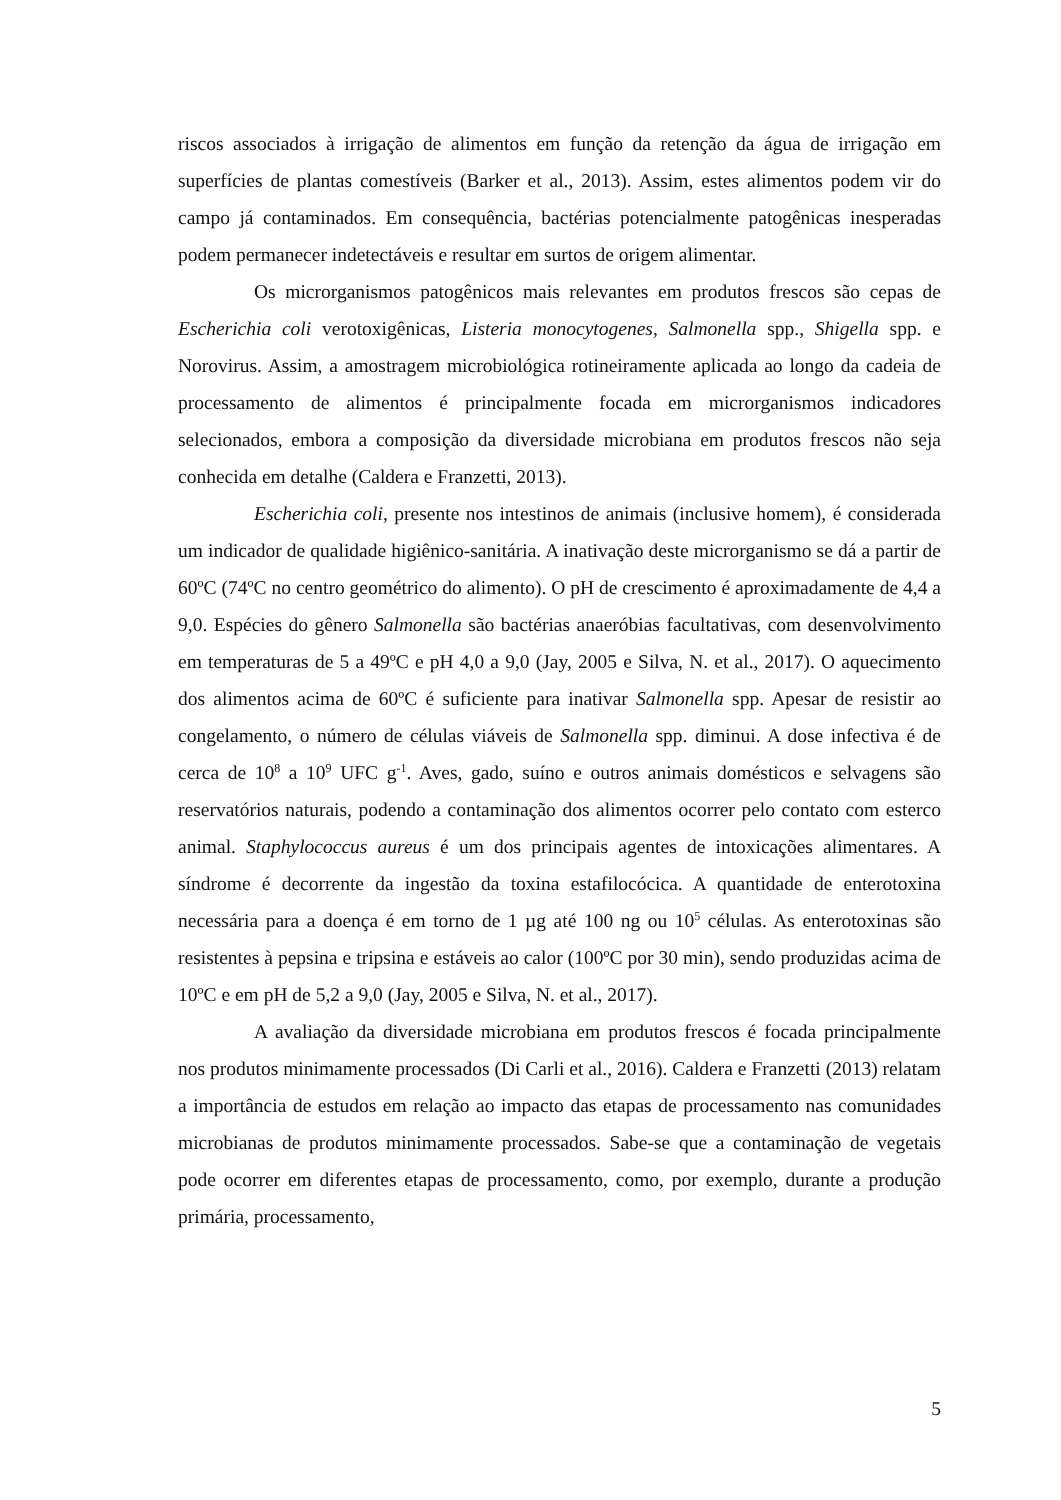riscos associados à irrigação de alimentos em função da retenção da água de irrigação em superfícies de plantas comestíveis (Barker et al., 2013). Assim, estes alimentos podem vir do campo já contaminados. Em consequência, bactérias potencialmente patogênicas inesperadas podem permanecer indetectáveis e resultar em surtos de origem alimentar.
Os microrganismos patogênicos mais relevantes em produtos frescos são cepas de Escherichia coli verotoxigênicas, Listeria monocytogenes, Salmonella spp., Shigella spp. e Norovirus. Assim, a amostragem microbiológica rotineiramente aplicada ao longo da cadeia de processamento de alimentos é principalmente focada em microrganismos indicadores selecionados, embora a composição da diversidade microbiana em produtos frescos não seja conhecida em detalhe (Caldera e Franzetti, 2013).
Escherichia coli, presente nos intestinos de animais (inclusive homem), é considerada um indicador de qualidade higiênico-sanitária. A inativação deste microrganismo se dá a partir de 60ºC (74ºC no centro geométrico do alimento). O pH de crescimento é aproximadamente de 4,4 a 9,0. Espécies do gênero Salmonella são bactérias anaeróbias facultativas, com desenvolvimento em temperaturas de 5 a 49ºC e pH 4,0 a 9,0 (Jay, 2005 e Silva, N. et al., 2017). O aquecimento dos alimentos acima de 60ºC é suficiente para inativar Salmonella spp. Apesar de resistir ao congelamento, o número de células viáveis de Salmonella spp. diminui. A dose infectiva é de cerca de 10<sup>8</sup> a 10<sup>9</sup> UFC g<sup>-1</sup>. Aves, gado, suíno e outros animais domésticos e selvagens são reservatórios naturais, podendo a contaminação dos alimentos ocorrer pelo contato com esterco animal. Staphylococcus aureus é um dos principais agentes de intoxicações alimentares. A síndrome é decorrente da ingestão da toxina estafilocócica. A quantidade de enterotoxina necessária para a doença é em torno de 1 µg até 100 ng ou 10<sup>5</sup> células. As enterotoxinas são resistentes à pepsina e tripsina e estáveis ao calor (100ºC por 30 min), sendo produzidas acima de 10ºC e em pH de 5,2 a 9,0 (Jay, 2005 e Silva, N. et al., 2017).
A avaliação da diversidade microbiana em produtos frescos é focada principalmente nos produtos minimamente processados (Di Carli et al., 2016). Caldera e Franzetti (2013) relatam a importância de estudos em relação ao impacto das etapas de processamento nas comunidades microbianas de produtos minimamente processados. Sabe-se que a contaminação de vegetais pode ocorrer em diferentes etapas de processamento, como, por exemplo, durante a produção primária, processamento,
5